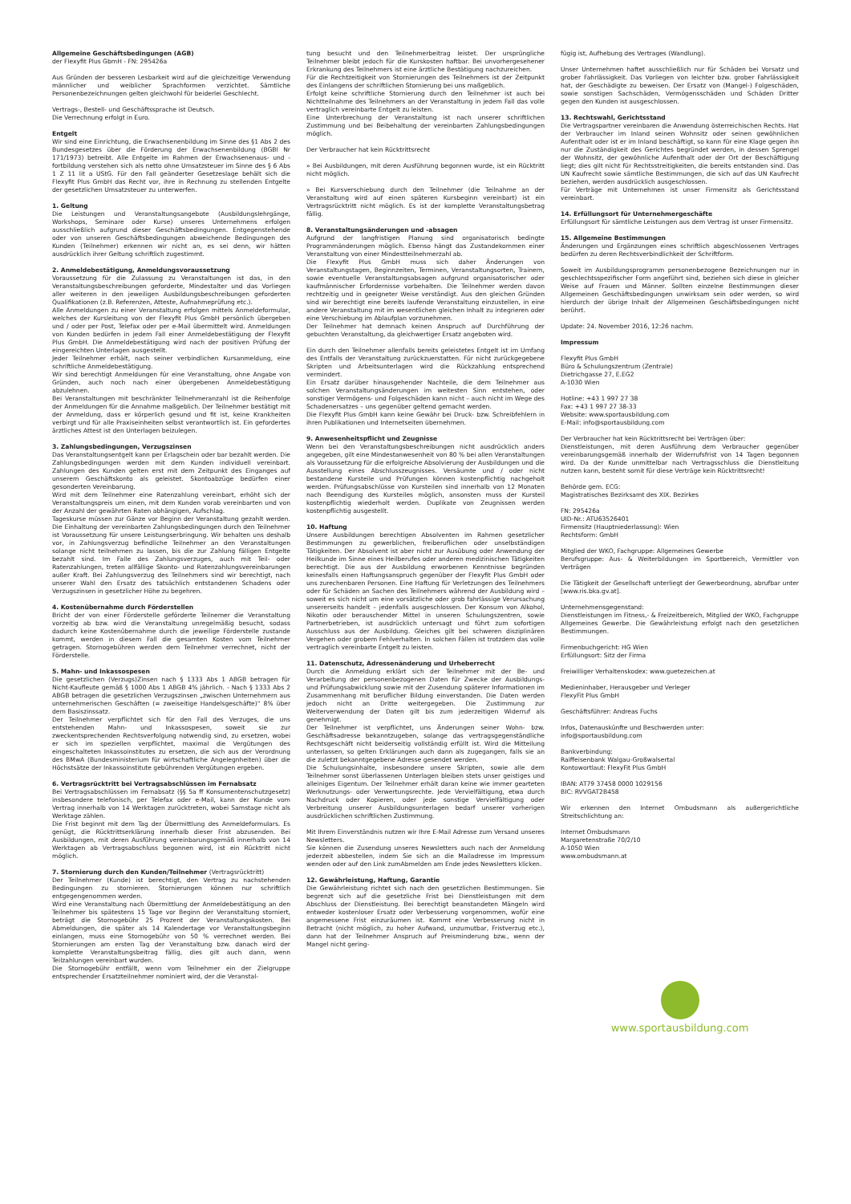Allgemeine Geschäftsbedingungen (AGB)
der Flexyfit Plus GbmH - FN: 295426a
Aus Gründen der besseren Lesbarkeit wird auf die gleichzeitige Verwendung männlicher und weiblicher Sprachformen verzichtet. Sämtliche Personenbezeichnungen gelten gleichwohl für beiderlei Geschlecht.
Vertrags-, Bestell- und Geschäftssprache ist Deutsch.
Die Verrechnung erfolgt in Euro.
Entgelt
Wir sind eine Einrichtung, die Erwachsenenbildung im Sinne des §1 Abs 2 des Bundesgesetzes über die Förderung der Erwachsenenbildung (BGBl Nr 171/1973) betreibt. Alle Entgelte im Rahmen der Erwachsenenaus- und -fortbildung verstehen sich als netto ohne Umsatzsteuer im Sinne des § 6 Abs 1 Z 11 lit a UStG. Für den Fall geänderter Gesetzeslage behält sich die Flexyfit Plus GmbH das Recht vor, ihre in Rechnung zu stellenden Entgelte der gesetzlichen Umsatzsteuer zu unterwerfen.
1. Geltung
Die Leistungen und Veranstaltungsangebote (Ausbildungslehrgänge, Workshops, Seminare oder Kurse) unseres Unternehmens erfolgen ausschließlich aufgrund dieser Geschäftsbedingungen. Entgegenstehende oder von unseren Geschäftsbedingungen abweichende Bedingungen des Kunden (Teilnehmer) erkennen wir nicht an, es sei denn, wir hätten ausdrücklich ihrer Geltung schriftlich zugestimmt.
2. Anmeldebestätigung, Anmeldungsvoraussetzung
Voraussetzung für die Zulassung zu Veranstaltungen ist das, in den Veranstaltungsbeschreibungen geforderte, Mindestalter und das Vorliegen aller weiteren in den jeweiligen Ausbildungsbeschreibungen geforderten Qualifikationen (z.B. Referenzen, Atteste, Aufnahmeprüfung etc.).
Alle Anmeldungen zu einer Veranstaltung erfolgen mittels Anmeldeformular, welches der Kursleitung von der Flexyfit Plus GmbH persönlich übergeben und / oder per Post, Telefax oder per e-Mail übermittelt wird. Anmeldungen von Kunden bedürfen in jedem Fall einer Anmeldebestätigung der Flexyfit Plus GmbH. Die Anmeldebestätigung wird nach der positiven Prüfung der eingereichten Unterlagen ausgestellt.
Jeder Teilnehmer erhält, nach seiner verbindlichen Kursanmeldung, eine schriftliche Anmeldebestätigung.
Wir sind berechtigt Anmeldungen für eine Veranstaltung, ohne Angabe von Gründen, auch noch nach einer übergebenen Anmeldebestätigung abzulehnen.
Bei Veranstaltungen mit beschränkter Teilnehmeranzahl ist die Reihenfolge der Anmeldungen für die Annahme maßgeblich. Der Teilnehmer bestätigt mit der Anmeldung, dass er körperlich gesund und fit ist, keine Krankheiten verbirgt und für alle Praxiseinheiten selbst verantwortlich ist. Ein gefordertes ärztliches Attest ist den Unterlagen beizulegen.
3. Zahlungsbedingungen, Verzugszinsen
Das Veranstaltungsentgelt kann per Erlagschein oder bar bezahlt werden. Die Zahlungsbedingungen werden mit dem Kunden individuell vereinbart. Zahlungen des Kunden gelten erst mit dem Zeitpunkt des Einganges auf unserem Geschäftskonto als geleistet. Skontoabzüge bedürfen einer gesonderten Vereinbarung.
Wird mit dem Teilnehmer eine Ratenzahlung vereinbart, erhöht sich der Veranstaltungspreis um einen, mit dem Kunden vorab vereinbarten und von der Anzahl der gewährten Raten abhängigen, Aufschlag.
Tageskurse müssen zur Gänze vor Beginn der Veranstaltung gezahlt werden. Die Einhaltung der vereinbarten Zahlungsbedingungen durch den Teilnehmer ist Voraussetzung für unsere Leistungserbringung. Wir behalten uns deshalb vor, in Zahlungsverzug befindliche Teilnehmer an den Veranstaltungen solange nicht teilnehmen zu lassen, bis die zur Zahlung fälligen Entgelte bezahlt sind. Im Falle des Zahlungsverzuges, auch mit Teil- oder Ratenzahlungen, treten allfällige Skonto- und Ratenzahlungsvereinbarungen außer Kraft. Bei Zahlungsverzug des Teilnehmers sind wir berechtigt, nach unserer Wahl den Ersatz des tatsächlich entstandenen Schadens oder Verzugszinsen in gesetzlicher Höhe zu begehren.
4. Kostenübernahme durch Förderstellen
Bricht der von einer Förderstelle geförderte Teilnemer die Veranstaltung vorzeitig ab bzw. wird die Veranstaltung unregelmäßig besucht, sodass dadurch keine Kostenübernahme durch die jeweilige Förderstelle zustande kommt, werden in diesem Fall die gesamten Kosten vom Teilnehmer getragen. Stornogebühren werden dem Teilnehmer verrechnet, nicht der Förderstelle.
5. Mahn- und Inkassospesen
Die gesetzlichen (Verzugs)Zinsen nach § 1333 Abs 1 ABGB betragen für Nicht-Kaufleute gemäß § 1000 Abs 1 ABGB 4% jährlich. - Nach § 1333 Abs 2 ABGB betragen die gesetzlichen Verzugszinsen „zwischen Unternehmern aus unternehmerischen Geschäften (= zweiseitige Handelsgeschäfte)“ 8% über dem Basiszinssatz.
Der Teilnehmer verpflichtet sich für den Fall des Verzuges, die uns entstehenden Mahn- und Inkassospesen, soweit sie zur zweckentsprechenden Rechtsverfolgung notwendig sind, zu ersetzen, wobei er sich im speziellen verpflichtet, maximal die Vergütungen des eingeschalteten Inkassoinstitutes zu ersetzen, die sich aus der Verordnung des BMwA (Bundesministerium für wirtschaftliche Angelegnheiten) über die Höchstsätze der Inkassoinstitute gebührenden Vergütungen ergeben.
6. Vertragsrücktritt bei Vertragsabschlüssen im Fernabsatz
Bei Vertragsabschlüssen im Fernabsatz (§§ 5a ff Konsumentenschutzgesetz) insbesondere telefonisch, per Telefax oder e-Mail, kann der Kunde vom Vertrag innerhalb von 14 Werktagen zurücktreten, wobei Samstage nicht als Werktage zählen.
Die Frist beginnt mit dem Tag der Übermittlung des Anmeldeformulars. Es genügt, die Rücktrittserklärung innerhalb dieser Frist abzusenden. Bei Ausbildungen, mit deren Ausführung vereinbarungsgemäß innerhalb von 14 Werktagen ab Vertragsabschluss begonnen wird, ist ein Rücktritt nicht möglich.
7. Stornierung durch den Kunden/Teilnehmer (Vertragsrücktritt)
Der Teilnehmer (Kunde) ist berechtigt, den Vertrag zu nachstehenden Bedingungen zu stornieren. Stornierungen können nur schriftlich entgegengenommen werden.
Wird eine Veranstaltung nach Übermittlung der Anmeldebestätigung an den Teilnehmer bis spätestens 15 Tage vor Beginn der Veranstaltung storniert, beträgt die Stornogebühr 25 Prozent der Veranstaltungskosten. Bei Abmeldungen, die später als 14 Kalendertage vor Veranstaltungsbeginn einlangen, muss eine Stornogebühr von 50 % verrechnet werden. Bei Stornierungen am ersten Tag der Veranstaltung bzw. danach wird der komplette Veranstaltungsbeitrag fällig, dies gilt auch dann, wenn Teilzahlungen vereinbart wurden.
Die Stornogebühr entfällt, wenn vom Teilnehmer ein der Zielgruppe entsprechender Ersatzteilnehmer nominiert wird, der die Veranstal-
tung besucht und den Teilnehmerbeitrag leistet. Der ursprüngliche Teilnehmer bleibt jedoch für die Kurskosten haftbar. Bei unvorhergesehener Erkrankung des Teilnehmers ist eine ärztliche Bestätigung nachzureichen.
Für die Rechtzeitigkeit von Stornierungen des Teilnehmers ist der Zeitpunkt des Einlangens der schriftlichen Stornierung bei uns maßgeblich.
Erfolgt keine schriftliche Stornierung durch den Teilnehmer ist auch bei Nichtteilnahme des Teilnehmers an der Veranstaltung in jedem Fall das volle vertraglich vereinbarte Entgelt zu leisten.
Eine Unterbrechung der Veranstaltung ist nach unserer schriftlichen Zustimmung und bei Beibehaltung der vereinbarten Zahlungsbedingungen möglich.
Der Verbraucher hat kein Rücktrittsrecht
» Bei Ausbildungen, mit deren Ausführung begonnen wurde, ist ein Rücktritt nicht möglich.
» Bei Kursverschiebung durch den Teilnehmer (die Teilnahme an der Veranstaltung wird auf einen späteren Kursbeginn vereinbart) ist ein Vertragsrücktritt nicht möglich. Es ist der komplette Veranstaltungsbetrag fällig.
8. Veranstaltungsänderungen und -absagen
Aufgrund der langfristigen Planung sind organisatorisch bedingte Programmänderungen möglich. Ebenso hängt das Zustandekommen einer Veranstaltung von einer Mindestteilnehmerzahl ab.
Die Flexyfit Plus GmbH muss sich daher Änderungen von Veranstaltungstagen, Beginnzeiten, Terminen, Veranstaltungsorten, Trainern, sowie eventuelle Veranstaltungsabsagen aufgrund organisatorischer oder kaufmännischer Erfordernisse vorbehalten. Die Teilnehmer werden davon rechtzeitig und in geeigneter Weise verständigt. Aus den gleichen Gründen sind wir berechtigt eine bereits laufende Veranstaltung einzustellen, in eine andere Veranstaltung mit im wesentlichen gleichen Inhalt zu integrieren oder eine Verschiebung im Ablaufplan vorzunehmen.
Der Teilnehmer hat demnach keinen Anspruch auf Durchführung der gebuchten Veranstaltung, da gleichwertiger Ersatz angeboten wird.
Ein durch den Teilnehmer allenfalls bereits geleistetes Entgelt ist im Umfang des Entfalls der Veranstaltung zurückzuerstatten. Für nicht zurückgegebene Skripten und Arbeitsunterlagen wird die Rückzahlung entsprechend vermindert.
Ein Ersatz darüber hinausgehender Nachteile, die dem Teilnehmer aus solchen Veranstaltungsänderungen im weitesten Sinn entstehen, oder sonstiger Vermögens- und Folgeschäden kann nicht – auch nicht im Wege des Schadenersatzes – uns gegenüber geltend gemacht werden.
Die Flexyfit Plus GmbH kann keine Gewähr bei Druck- bzw. Schreibfehlern in ihren Publikationen und Internetseiten übernehmen.
9. Anwesenheitspflicht und Zeugnisse
Wenn bei den Veranstaltungsbeschreibungen nicht ausdrücklich anders angegeben, gilt eine Mindestanwesenheit von 80 % bei allen Veranstaltungen als Voraussetzung für die erfolgreiche Absolvierung der Ausbildungen und die Ausstellung eines Abschlusszeugnisses. Versäumte und / oder nicht bestandene Kursteile und Prüfungen können kostenpflichtig nachgeholt werden. Prüfungsabschlüsse von Kursteilen sind innerhalb von 12 Monaten nach Beendigung des Kursteiles möglich, ansonsten muss der Kursteil kostenpflichtig wiederholt werden. Duplikate von Zeugnissen werden kostenpflichtig ausgestellt.
10. Haftung
Unsere Ausbildungen berechtigen Absolventen im Rahmen gesetzlicher Bestimmungen zu gewerblichen, freiberuflichen oder unselbständigen Tätigkeiten. Der Absolvent ist aber nicht zur Ausübung oder Anwendung der Heilkunde im Sinne eines Heilberufes oder anderen medizinischen Tätigkeiten berechtigt. Die aus der Ausbildung erworbenen Kenntnisse begründen keinesfalls einen Haftungsanspruch gegenüber der Flexyfit Plus GmbH oder uns zurechenbaren Personen. Eine Haftung für Verletzungen des Teilnehmers oder für Schäden an Sachen des Teilnehmers während der Ausbildung wird – soweit es sich nicht um eine vorsätzliche oder grob fahrlässige Verursachung unsererseits handelt – jedenfalls ausgeschlossen. Der Konsum von Alkohol, Nikotin oder berauschender Mittel in unseren Schulungszentren, sowie Partnerbetrieben, ist ausdrücklich untersagt und führt zum sofortigen Ausschluss aus der Ausbildung. Gleiches gilt bei schweren disziplinären Vergehen oder grobem Fehlverhalten. In solchen Fällen ist trotzdem das volle vertraglich vereinbarte Entgelt zu leisten.
11. Datenschutz, Adressenänderung und Urheberrecht
Durch die Anmeldung erklärt sich der Teilnehmer mit der Be- und Verarbeitung der personenbezogenen Daten für Zwecke der Ausbildungs- und Prüfungsabwicklung sowie mit der Zusendung späterer Informationen im Zusammenhang mit beruflicher Bildung einverstanden. Die Daten werden jedoch nicht an Dritte weitergegeben. Die Zustimmung zur Weiterverwendung der Daten gilt bis zum jederzeitigen Widerruf als genehmigt.
Der Teilnehmer ist verpflichtet, uns Änderungen seiner Wohn- bzw. Geschäftsadresse bekanntzugeben, solange das vertragsgegenständliche Rechtsgeschäft nicht beiderseitig vollständig erfüllt ist. Wird die Mitteilung unterlassen, so gelten Erklärungen auch dann als zugegangen, falls sie an die zuletzt bekanntgegebene Adresse gesendet werden.
Die Schulungsinhalte, insbesondere unsere Skripten, sowie alle dem Teilnehmer sonst überlassenen Unterlagen bleiben stets unser geistiges und alleiniges Eigentum. Der Teilnehmer erhält daran keine wie immer gearteten Werknutzungs- oder Verwertungsrechte. Jede Vervielfältigung, etwa durch Nachdruck oder Kopieren, oder jede sonstige Vervielfältigung oder Verbreitung unserer Ausbildungsunterlagen bedarf unserer vorherigen ausdrücklichen schriftlichen Zustimmung.
Mit Ihrem Einverständnis nutzen wir Ihre E-Mail Adresse zum Versand unseres Newsletters.
Sie können die Zusendung unseres Newsletters auch nach der Anmeldung jederzeit abbestellen, indem Sie sich an die Mailadresse im Impressum wenden oder auf den Link zumAbmelden am Ende jedes Newsletters klicken.
12. Gewährleistung, Haftung, Garantie
Die Gewährleistung richtet sich nach den gesetzlichen Bestimmungen. Sie begrenzt sich auf die gesetzliche Frist bei Dienstleistungen mit dem Abschluss der Dienstleistung. Bei berechtigt beanstandeten Mängeln wird entweder kostenloser Ersatz oder Verbesserung vorgenommen, wofür eine angemessene Frist einzuräumen ist. Kommt eine Verbesserung nicht in Betracht (nicht möglich, zu hoher Aufwand, unzumutbar, Fristverzug etc.), dann hat der Teilnehmer Anspruch auf Preisminderung bzw., wenn der Mangel nicht gering-
fügig ist, Aufhebung des Vertrages (Wandlung).
Unser Unternehmen haftet ausschließlich nur für Schäden bei Vorsatz und grober Fahrlässigkeit. Das Vorliegen von leichter bzw. grober Fahrlässigkeit hat, der Geschädigte zu beweisen. Der Ersatz von (Mangel-) Folgeschäden, sowie sonstigen Sachschäden, Vermögensschäden und Schäden Dritter gegen den Kunden ist ausgeschlossen.
13. Rechtswahl, Gerichtsstand
Die Vertragspartner vereinbaren die Anwendung österreichischen Rechts. Hat der Verbraucher im Inland seinen Wohnsitz oder seinen gewöhnlichen Aufenthalt oder ist er im Inland beschäftigt, so kann für eine Klage gegen ihn nur die Zuständigkeit des Gerichtes begründet werden, in dessen Sprengel der Wohnsitz, der gewöhnliche Aufenthalt oder der Ort der Beschäftigung liegt; dies gilt nicht für Rechtsstreitigkeiten, die bereits entstanden sind. Das UN Kaufrecht sowie sämtliche Bestimmungen, die sich auf das UN Kaufrecht beziehen, werden ausdrücklich ausgeschlossen.
Für Verträge mit Unternehmen ist unser Firmensitz als Gerichtsstand vereinbart.
14. Erfüllungsort für Unternehmergeschäfte
Erfüllungsort für sämtliche Leistungen aus dem Vertrag ist unser Firmensitz.
15. Allgemeine Bestimmungen
Änderungen und Ergänzungen eines schriftlich abgeschlossenen Vertrages bedürfen zu deren Rechtsverbindlichkeit der Schriftform.
Soweit im Ausbildungsprogramm personenbezogene Bezeichnungen nur in geschlechtsspezifischer Form angeführt sind, beziehen sich diese in gleicher Weise auf Frauen und Männer. Sollten einzelne Bestimmungen dieser Allgemeinen Geschäftsbedingungen unwirksam sein oder werden, so wird hierdurch der übrige Inhalt der Allgemeinen Geschäftsbedingungen nicht berührt.
Update: 24. November 2016, 12:26 nachm.
Impressum
Flexyfit Plus GmbH
Büro & Schulungszentrum (Zentrale)
Dietrichgasse 27, E.EG2
A-1030 Wien
Hotline: +43 1 997 27 38
Fax: +43 1 997 27 38-33
Website: www.sportausbildung.com
E-Mail: info@sportausbildung.com
Der Verbraucher hat kein Rücktrittsrecht bei Verträgen über:
Dienstleistungen, mit deren Ausführung dem Verbraucher gegenüber vereinbarungsgemäß innerhalb der Widerrufsfrist von 14 Tagen begonnen wird. Da der Kunde unmittelbar nach Vertragsschluss die Dienstleitung nutzen kann, besteht somit für diese Verträge kein Rücktrittsrecht!
Behörde gem. ECG:
Magistratisches Bezirksamt des XIX. Bezirkes
FN: 295426a
UID-Nr.: ATU63526401
Firmensitz (Hauptniederlassung): Wien
Rechtsform: GmbH
Mitglied der WKO, Fachgruppe: Allgemeines Gewerbe
Berufsgruppe: Aus- & Weiterbildungen im Sportbereich, Vermittler von Verträgen
Die Tätigkeit der Gesellschaft unterliegt der Gewerbeordnung, abrufbar unter [www.ris.bka.gv.at].
Unternehmensgegenstand:
Dienstleistungen im Fitness,- & Freizeitbereich, Mitglied der WKO, Fachgruppe Allgemeines Gewerbe. Die Gewährleistung erfolgt nach den gesetzlichen Bestimmungen.
Firmenbuchgericht: HG Wien
Erfüllungsort: Sitz der Firma
Freiwilliger Verhaltenskodex: www.guetezeichen.at
Medieninhaber, Herausgeber und Verleger
FlexyFit Plus GmbH
Geschäftsführer: Andreas Fuchs
Infos, Datenauskünfte und Beschwerden unter:
info@sportausbildung.com
Bankverbindung:
Raiffeisenbank Walgau-Großwalsertal
Kontowortlaut: FlexyFit Plus GmbH
IBAN: AT79 37458 0000 1029156
BIC: RVVGAT2B458
Wir erkennen den Internet Ombudsmann als außergerichtliche Streitschlichtung an:
Internet Ombudsmann
Margaretenstraße 70/2/10
A-1050 Wien
www.ombudsmann.at
www.sportausbildung.com